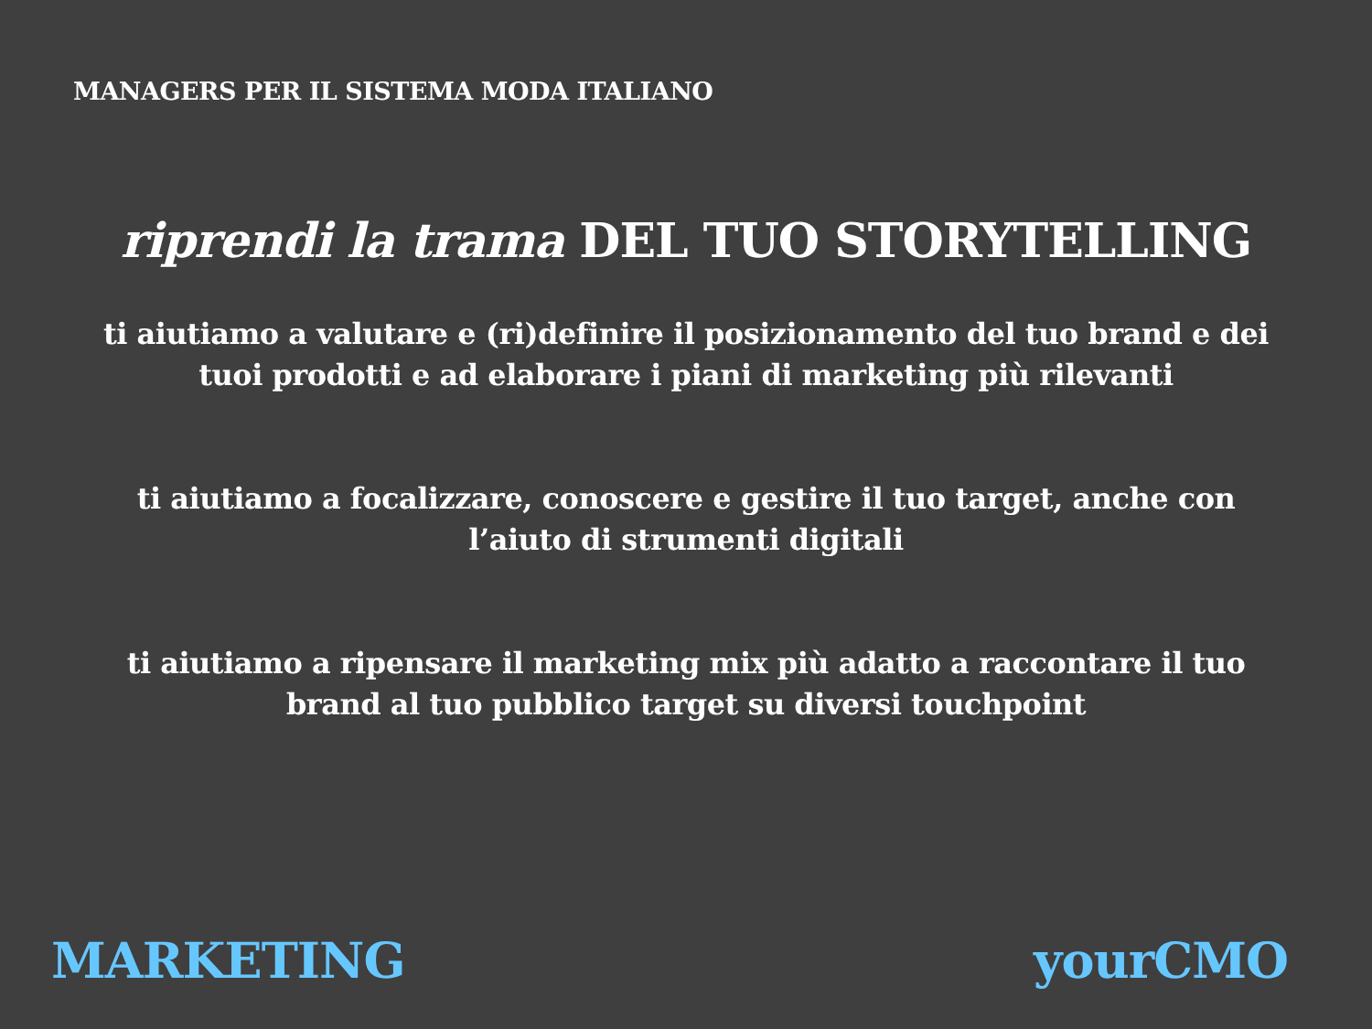MANAGERS PER IL SISTEMA MODA ITALIANO
riprendi la trama DEL TUO STORYTELLING
ti aiutiamo a valutare e (ri)definire il posizionamento del tuo brand e dei tuoi prodotti e ad elaborare i piani di marketing più rilevanti
ti aiutiamo a focalizzare, conoscere e gestire il tuo target, anche con l’aiuto di strumenti digitali
ti aiutiamo a ripensare il marketing mix più adatto a raccontare il tuo brand al tuo pubblico target su diversi touchpoint
MARKETING yourCMO